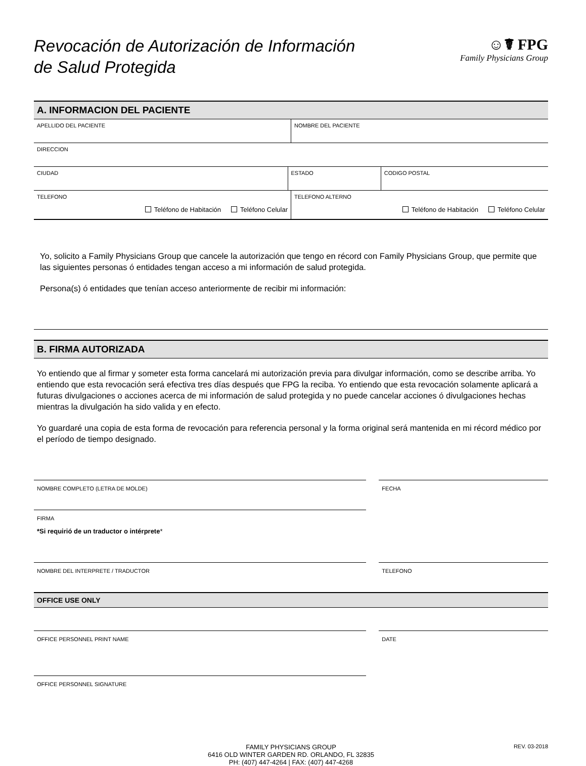Revocación de Autorización de Información
de Salud Protegida
☺☤ FPG
Family Physicians Group
A. INFORMACION DEL PACIENTE
APELLIDO DEL PACIENTE NOMBRE DEL PACIENTE
DIRECCION
CIUDAD ESTADO CODIGO POSTAL
TELEFONO
Teléfono de Habitación Teléfono Celular
TELEFONO ALTERNO
Teléfono de Habitación Teléfono Celular
Yo, solicito a Family Physicians Group que cancele la autorización que tengo en récord con Family Physicians Group, que permite que las siguientes personas ó entidades tengan acceso a mi información de salud protegida.
Persona(s) ó entidades que tenían acceso anteriormente de recibir mi información:
B. FIRMA AUTORIZADA
Yo entiendo que al firmar y someter esta forma cancelará mi autorización previa para divulgar información, como se describe arriba. Yo entiendo que esta revocación será efectiva tres días después que FPG la reciba. Yo entiendo que esta revocación solamente aplicará a futuras divulgaciones o acciones acerca de mi información de salud protegida y no puede cancelar acciones ó divulgaciones hechas mientras la divulgación ha sido valida y en efecto.
Yo guardaré una copia de esta forma de revocación para referencia personal y la forma original será mantenida en mi récord médico por el período de tiempo designado.
NOMBRE COMPLETO (LETRA DE MOLDE)
FECHA
FIRMA
*Si requirió de un traductor o intérprete*
NOMBRE DEL INTERPRETE / TRADUCTOR
TELEFONO
OFFICE USE ONLY
OFFICE PERSONNEL PRINT NAME DATE
OFFICE PERSONNEL SIGNATURE
FAMILY PHYSICIANS GROUP
6416 OLD WINTER GARDEN RD. ORLANDO, FL 32835
PH: (407) 447-4264 | FAX: (407) 447-4268
REV. 03-2018